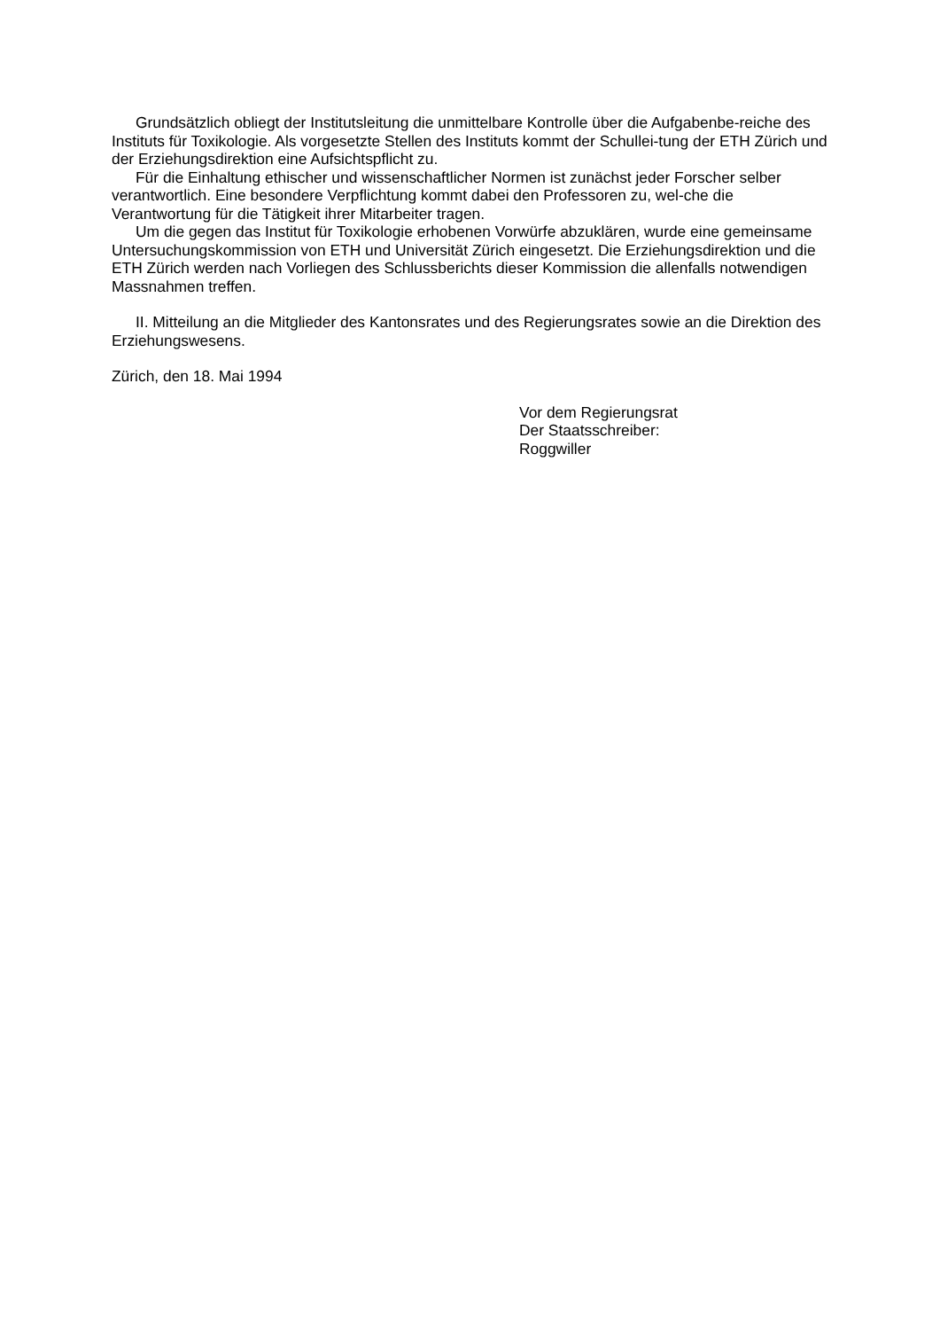Grundsätzlich obliegt der Institutsleitung die unmittelbare Kontrolle über die Aufgabenbe-reiche des Instituts für Toxikologie. Als vorgesetzte Stellen des Instituts kommt der Schullei-tung der ETH Zürich und der Erziehungsdirektion eine Aufsichtspflicht zu.
Für die Einhaltung ethischer und wissenschaftlicher Normen ist zunächst jeder Forscher selber verantwortlich. Eine besondere Verpflichtung kommt dabei den Professoren zu, wel-che die Verantwortung für die Tätigkeit ihrer Mitarbeiter tragen.
Um die gegen das Institut für Toxikologie erhobenen Vorwürfe abzuklären, wurde eine gemeinsame Untersuchungskommission von ETH und Universität Zürich eingesetzt. Die Erziehungsdirektion und die ETH Zürich werden nach Vorliegen des Schlussberichts dieser Kommission die allenfalls notwendigen Massnahmen treffen.
II. Mitteilung an die Mitglieder des Kantonsrates und des Regierungsrates sowie an die Direktion des Erziehungswesens.
Zürich, den 18. Mai 1994
Vor dem Regierungsrat
Der Staatsschreiber:
Roggwiller